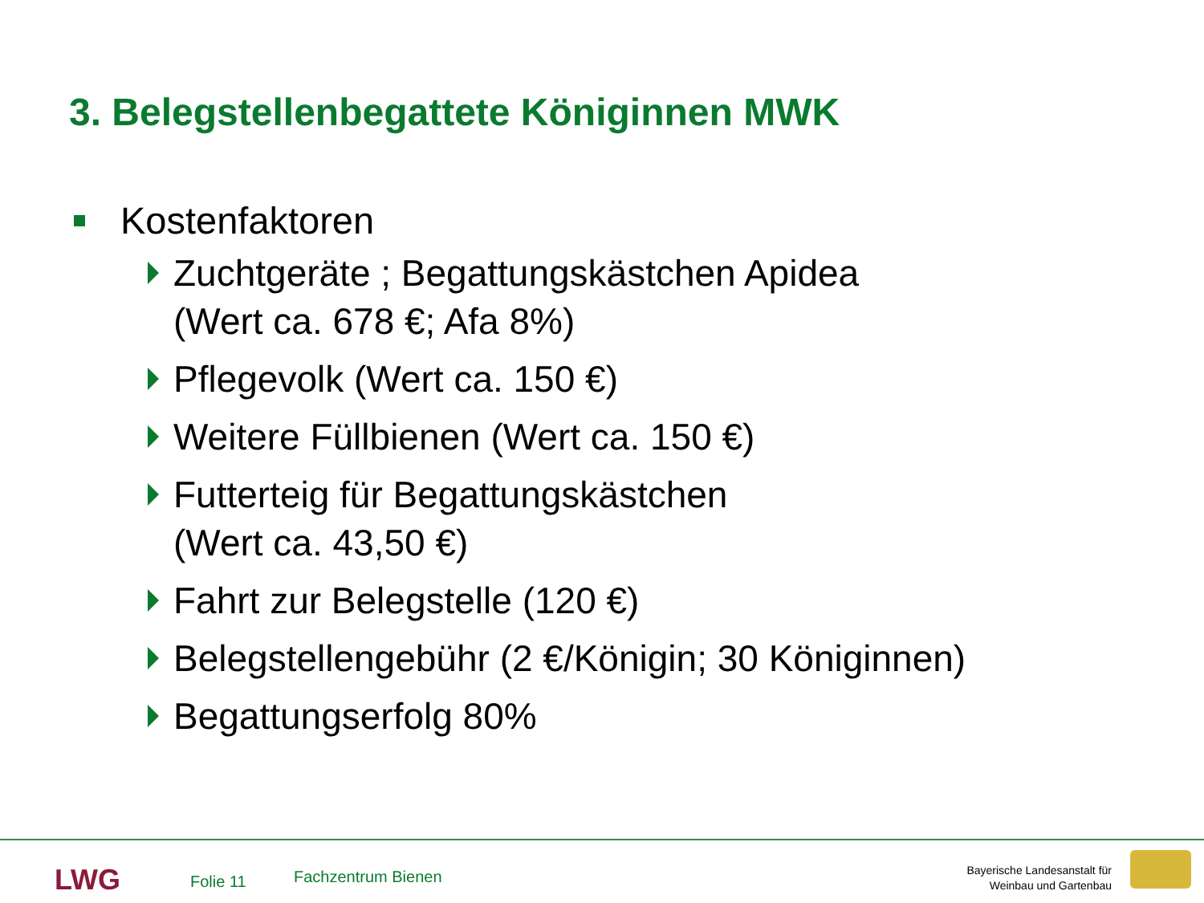3. Belegstellenbegattete Königinnen MWK
Kostenfaktoren
Zuchtgeräte ; Begattungskästchen Apidea
(Wert ca. 678 €; Afa 8%)
Pflegevolk (Wert ca. 150 €)
Weitere Füllbienen (Wert ca. 150 €)
Futterteig für Begattungskästchen
(Wert ca. 43,50 €)
Fahrt zur Belegstelle (120 €)
Belegstellengebühr (2 €/Königin; 30 Königinnen)
Begattungserfolg 80%
LWG Folie 11 Fachzentrum Bienen
Bayerische Landesanstalt für
Weinbau und Gartenbau